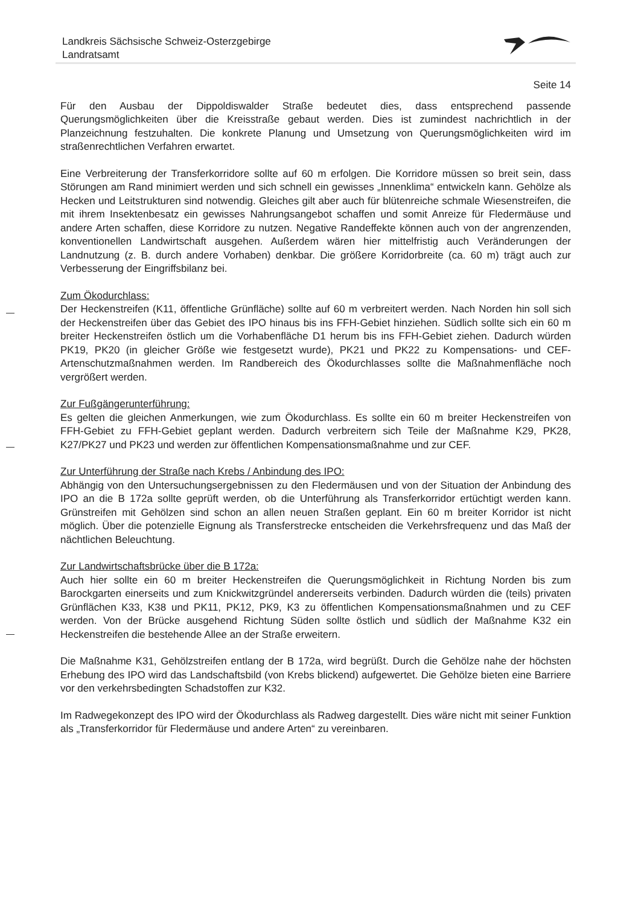Landkreis Sächsische Schweiz-Osterzgebirge
Landratsamt
Seite 14
Für den Ausbau der Dippoldiswalder Straße bedeutet dies, dass entsprechend passende Querungsmöglichkeiten über die Kreisstraße gebaut werden. Dies ist zumindest nachrichtlich in der Planzeichnung festzuhalten. Die konkrete Planung und Umsetzung von Querungsmöglichkeiten wird im straßenrechtlichen Verfahren erwartet.
Eine Verbreiterung der Transferkorridore sollte auf 60 m erfolgen. Die Korridore müssen so breit sein, dass Störungen am Rand minimiert werden und sich schnell ein gewisses „Innenklima“ entwickeln kann. Gehölze als Hecken und Leitstrukturen sind notwendig. Gleiches gilt aber auch für blütenreiche schmale Wiesenstreifen, die mit ihrem Insektenbesatz ein gewisses Nahrungsangebot schaffen und somit Anreize für Fledermäuse und andere Arten schaffen, diese Korridore zu nutzen. Negative Randeffekte können auch von der angrenzenden, konventionellen Landwirtschaft ausgehen. Außerdem wären hier mittelfristig auch Veränderungen der Landnutzung (z. B. durch andere Vorhaben) denkbar. Die größere Korridorbreite (ca. 60 m) trägt auch zur Verbesserung der Eingriffsbilanz bei.
Zum Ökodurchlass:
Der Heckenstreifen (K11, öffentliche Grünfläche) sollte auf 60 m verbreitert werden. Nach Norden hin soll sich der Heckenstreifen über das Gebiet des IPO hinaus bis ins FFH-Gebiet hinziehen. Südlich sollte sich ein 60 m breiter Heckenstreifen östlich um die Vorhabenfläche D1 herum bis ins FFH-Gebiet ziehen. Dadurch würden PK19, PK20 (in gleicher Größe wie festgesetzt wurde), PK21 und PK22 zu Kompensations- und CEF-Artenschutzmaßnahmen werden. Im Randbereich des Ökodurchlasses sollte die Maßnahmenfläche noch vergrößert werden.
Zur Fußgängerunterführung:
Es gelten die gleichen Anmerkungen, wie zum Ökodurchlass. Es sollte ein 60 m breiter Heckenstreifen von FFH-Gebiet zu FFH-Gebiet geplant werden. Dadurch verbreitern sich Teile der Maßnahme K29, PK28, K27/PK27 und PK23 und werden zur öffentlichen Kompensationsmaßnahme und zur CEF.
Zur Unterführung der Straße nach Krebs / Anbindung des IPO:
Abhängig von den Untersuchungsergebnissen zu den Fledermäusen und von der Situation der Anbindung des IPO an die B 172a sollte geprüft werden, ob die Unterführung als Transferkorridor ertüchtigt werden kann. Grünstreifen mit Gehölzen sind schon an allen neuen Straßen geplant. Ein 60 m breiter Korridor ist nicht möglich. Über die potenzielle Eignung als Transferstrecke entscheiden die Verkehrsfrequenz und das Maß der nächtlichen Beleuchtung.
Zur Landwirtschaftsbrücke über die B 172a:
Auch hier sollte ein 60 m breiter Heckenstreifen die Querungsmöglichkeit in Richtung Norden bis zum Barockgarten einerseits und zum Knickwitzgründel andererseits verbinden. Dadurch würden die (teils) privaten Grünflächen K33, K38 und PK11, PK12, PK9, K3 zu öffentlichen Kompensationsmaßnahmen und zu CEF werden. Von der Brücke ausgehend Richtung Süden sollte östlich und südlich der Maßnahme K32 ein Heckenstreifen die bestehende Allee an der Straße erweitern.
Die Maßnahme K31, Gehölzstreifen entlang der B 172a, wird begrüßt. Durch die Gehölze nahe der höchsten Erhebung des IPO wird das Landschaftsbild (von Krebs blickend) aufgewertet. Die Gehölze bieten eine Barriere vor den verkehrsbedingten Schadstoffen zur K32.
Im Radwegekonzept des IPO wird der Ökodurchlass als Radweg dargestellt. Dies wäre nicht mit seiner Funktion als „Transferkorridor für Fledermäuse und andere Arten“ zu vereinbaren.